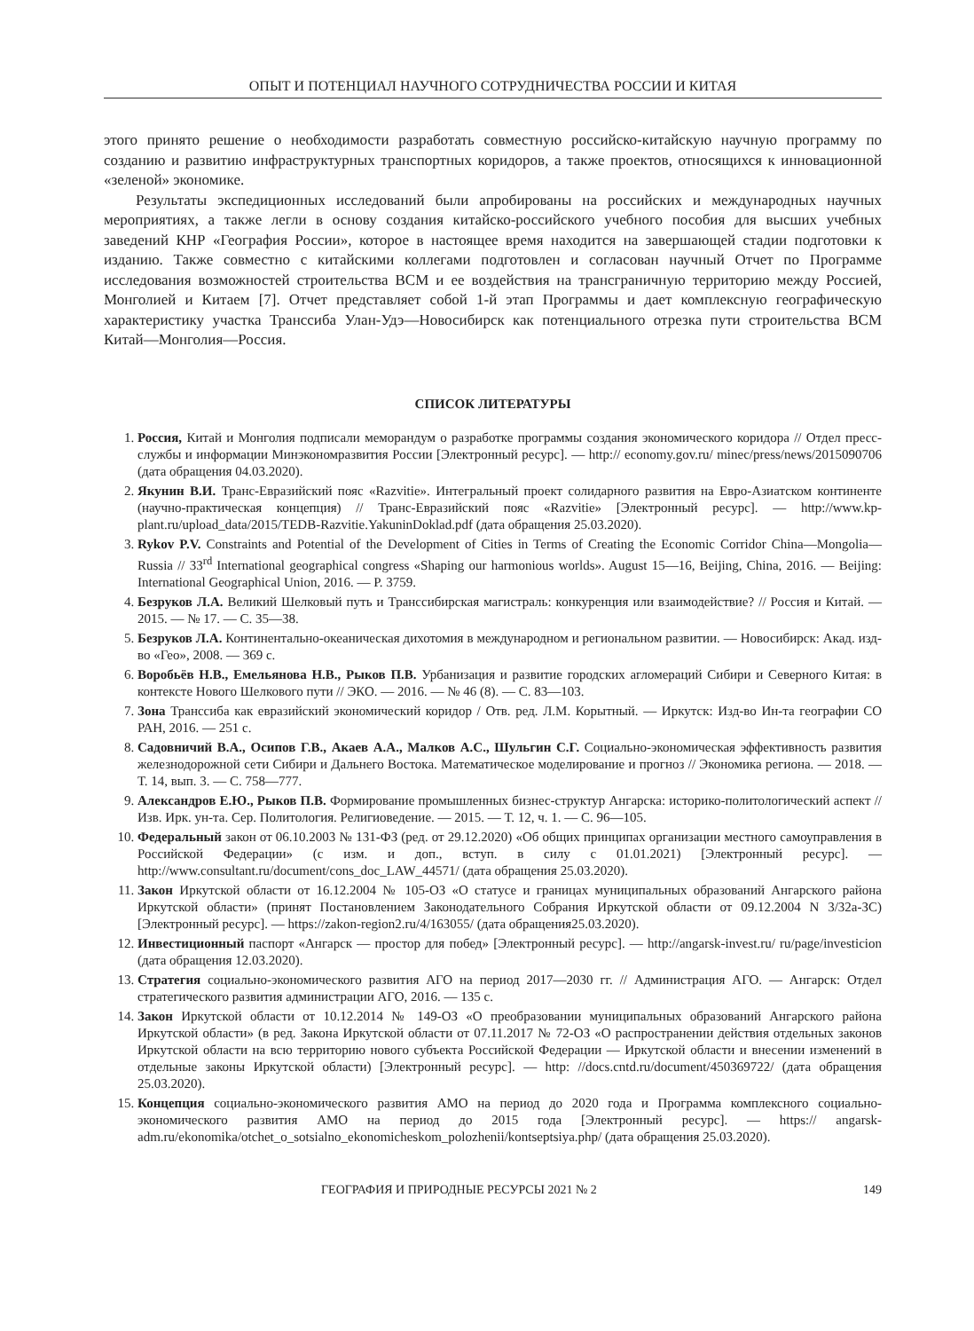ОПЫТ И ПОТЕНЦИАЛ НАУЧНОГО СОТРУДНИЧЕСТВА РОССИИ И КИТАЯ
этого принято решение о необходимости разработать совместную российско-китайскую научную программу по созданию и развитию инфраструктурных транспортных коридоров, а также проектов, относящихся к инновационной «зеленой» экономике.
Результаты экспедиционных исследований были апробированы на российских и международных научных мероприятиях, а также легли в основу создания китайско-российского учебного пособия для высших учебных заведений КНР «География России», которое в настоящее время находится на завершающей стадии подготовки к изданию. Также совместно с китайскими коллегами подготовлен и согласован научный Отчет по Программе исследования возможностей строительства ВСМ и ее воздействия на трансграничную территорию между Россией, Монголией и Китаем [7]. Отчет представляет собой 1-й этап Программы и дает комплексную географическую характеристику участка Транссиба Улан-Удэ—Новосибирск как потенциального отрезка пути строительства ВСМ Китай—Монголия—Россия.
СПИСОК ЛИТЕРАТУРЫ
1. Россия, Китай и Монголия подписали меморандум о разработке программы создания экономического коридора // Отдел пресс-службы и информации Минэкономразвития России [Электронный ресурс]. — http:// economy.gov.ru/ minec/press/news/2015090706 (дата обращения 04.03.2020).
2. Якунин В.И. Транс-Евразийский пояс «Razvitie». Интегральный проект солидарного развития на Евро-Азиатском континенте (научно-практическая концепция) // Транс-Евразийский пояс «Razvitie» [Электронный ресурс]. — http://www.kp-plant.ru/upload_data/2015/TEDB-Razvitie.YakuninDoklad.pdf (дата обращения 25.03.2020).
3. Rykov P.V. Constraints and Potential of the Development of Cities in Terms of Creating the Economic Corridor China—Mongolia—Russia // 33<sup>rd</sup> International geographical congress «Shaping our harmonious worlds». August 15—16, Beijing, China, 2016. — Beijing: International Geographical Union, 2016. — P. 3759.
4. Безруков Л.А. Великий Шелковый путь и Транссибирская магистраль: конкуренция или взаимодействие? // Россия и Китай. — 2015. — № 17. — С. 35—38.
5. Безруков Л.А. Континентально-океаническая дихотомия в международном и региональном развитии. — Новосибирск: Акад. изд-во «Гео», 2008. — 369 с.
6. Воробьёв Н.В., Емельянова Н.В., Рыков П.В. Урбанизация и развитие городских агломераций Сибири и Северного Китая: в контексте Нового Шелкового пути // ЭКО. — 2016. — № 46 (8). — С. 83—103.
7. Зона Транссиба как евразийский экономический коридор / Отв. ред. Л.М. Корытный. — Иркутск: Изд-во Ин-та географии СО РАН, 2016. — 251 с.
8. Садовничий В.А., Осипов Г.В., Акаев А.А., Малков А.С., Шульгин С.Г. Социально-экономическая эффективность развития железнодорожной сети Сибири и Дальнего Востока. Математическое моделирование и прогноз // Экономика региона. — 2018. — Т. 14, вып. 3. — С. 758—777.
9. Александров Е.Ю., Рыков П.В. Формирование промышленных бизнес-структур Ангарска: историко-политологический аспект // Изв. Ирк. ун-та. Сер. Политология. Религиоведение. — 2015. — Т. 12, ч. 1. — С. 96—105.
10. Федеральный закон от 06.10.2003 № 131-ФЗ (ред. от 29.12.2020) «Об общих принципах организации местного самоуправления в Российской Федерации» (с изм. и доп., вступ. в силу с 01.01.2021) [Электронный ресурс]. — http://www.consultant.ru/document/cons_doc_LAW_44571/ (дата обращения 25.03.2020).
11. Закон Иркутской области от 16.12.2004 № 105-ОЗ «О статусе и границах муниципальных образований Ангарского района Иркутской области» (принят Постановлением Законодательного Собрания Иркутской области от 09.12.2004 N 3/32а-ЗС) [Электронный ресурс]. — https://zakon-region2.ru/4/163055/ (дата обращения25.03.2020).
12. Инвестиционный паспорт «Ангарск — простор для побед» [Электронный ресурс]. — http://angarsk-invest.ru/ ru/page/investicion (дата обращения 12.03.2020).
13. Стратегия социально-экономического развития АГО на период 2017—2030 гг. // Администрация АГО. — Ангарск: Отдел стратегического развития администрации АГО, 2016. — 135 с.
14. Закон Иркутской области от 10.12.2014 № 149-ОЗ «О преобразовании муниципальных образований Ангарского района Иркутской области» (в ред. Закона Иркутской области от 07.11.2017 № 72-ОЗ «О распространении действия отдельных законов Иркутской области на всю территорию нового субъекта Российской Федерации — Иркутской области и внесении изменений в отдельные законы Иркутской области) [Электронный ресурс]. — http: //docs.cntd.ru/document/450369722/ (дата обращения 25.03.2020).
15. Концепция социально-экономического развития АМО на период до 2020 года и Программа комплексного социально-экономического развития АМО на период до 2015 года [Электронный ресурс]. — https:// angarsk-adm.ru/ekonomika/otchet_o_sotsialno_ekonomicheskom_polozhenii/kontseptsiya.php/ (дата обращения 25.03.2020).
ГЕОГРАФИЯ И ПРИРОДНЫЕ РЕСУРСЫ 2021 № 2 149